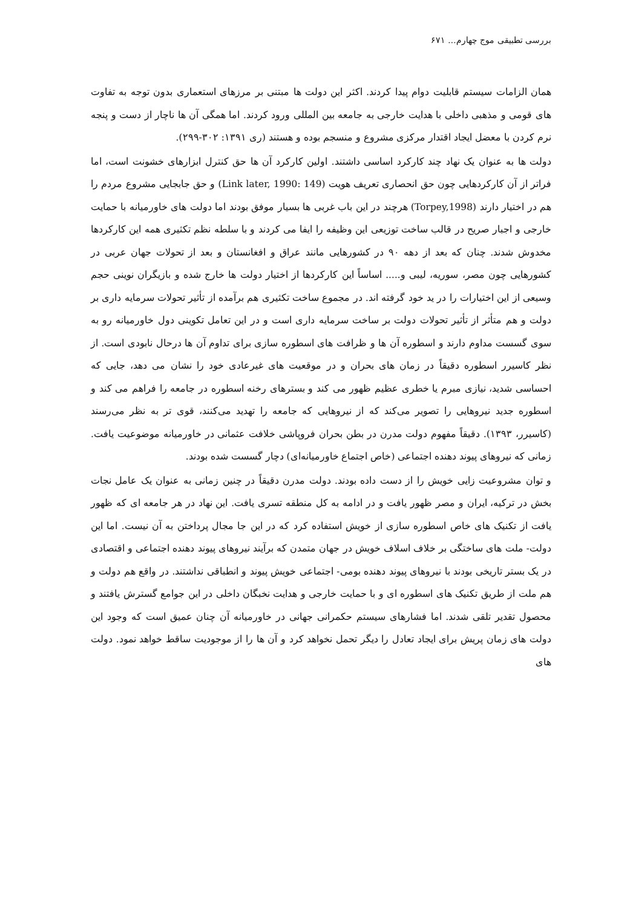بررسی تطبیقی موج چهارم... ۶۷۱
همان الزامات سیستم قابلیت دوام پیدا کردند. اکثر این دولت ها مبتنی بر مرزهای استعماری بدون توجه به تفاوت های قومی و مذهبی داخلی با هدایت خارجی به جامعه بین المللی ورود کردند. اما همگی آن ها ناچار از دست و پنجه نرم کردن با معضل ایجاد اقتدار مرکزی مشروع و منسجم بوده و هستند (ری ۱۳۹۱: ۳۰۲-۲۹۹).
دولت ها به عنوان یک نهاد چند کارکرد اساسی داشتند. اولین کارکرد آن ها حق کنترل ابزارهای خشونت است، اما فراتر از آن کارکردهایی چون حق انحصاری تعریف هویت (Link later, 1990: 149) و حق جابجایی مشروع مردم را هم در اختیار دارند (Torpey,1998) هرچند در این باب غربی ها بسیار موفق بودند اما دولت های خاورمیانه با حمایت خارجی و اجبار صریح در قالب ساخت توزیعی این وظیفه را ایفا می کردند و با سلطه نظم تکثیری همه این کارکردها مخدوش شدند. چنان که بعد از دهه ۹۰ در کشورهایی مانند عراق و افغانستان و بعد از تحولات جهان عربی در کشورهایی چون مصر، سوریه، لیبی و..... اساساً این کارکردها از اختیار دولت ها خارج شده و بازیگران نوینی حجم وسیعی از این اختیارات را در ید خود گرفته اند. در مجموع ساخت تکثیری هم برآمده از تأثیر تحولات سرمایه داری بر دولت و هم متأثر از تأثیر تحولات دولت بر ساخت سرمایه داری است و در این تعامل تکوینی دول خاورمیانه رو به سوی گسست مداوم دارند و اسطوره آن ها و ظرافت های اسطوره سازی برای تداوم آن ها درحال نابودی است. از نظر کاسیرر اسطوره دقیقاً در زمان های بحران و در موقعیت های غیرعادی خود را نشان می دهد، جایی که احساسی شدید، نیازی مبرم یا خطری عظیم ظهور می کند و بسترهای رخنه اسطوره در جامعه را فراهم می کند و اسطوره جدید نیروهایی را تصویر می‌کند که از نیروهایی که جامعه را تهدید می‌کنند، قوی تر به نظر می‌رسند (کاسیرر، ۱۳۹۳). دقیقاً مفهوم دولت مدرن در بطن بحران فروپاشی خلافت عثمانی در خاورمیانه موضوعیت یافت. زمانی که نیروهای پیوند دهنده اجتماعی (خاص اجتماع خاورمیانه‌ای) دچار گسست شده بودند.
و توان مشروعیت زایی خویش را از دست داده بودند. دولت مدرن دقیقاً در چنین زمانی به عنوان یک عامل نجات بخش در ترکیه، ایران و مصر ظهور یافت و در ادامه به کل منطقه تسری یافت. این نهاد در هر جامعه ای که ظهور یافت از تکنیک های خاص اسطوره سازی از خویش استفاده کرد که در این جا مجال پرداختن به آن نیست. اما این دولت- ملت های ساختگی بر خلاف اسلاف خویش در جهان متمدن که برآیند نیروهای پیوند دهنده اجتماعی و اقتصادی در یک بستر تاریخی بودند با نیروهای پیوند دهنده بومی- اجتماعی خویش پیوند و انطباقی نداشتند. در واقع هم دولت و هم ملت از طریق تکنیک های اسطوره ای و با حمایت خارجی و هدایت نخبگان داخلی در این جوامع گسترش یافتند و محصول تقدیر تلقی شدند. اما فشارهای سیستم حکمرانی جهانی در خاورمیانه آن چنان عمیق است که وجود این دولت های زمان پریش برای ایجاد تعادل را دیگر تحمل نخواهد کرد و آن ها را از موجودیت ساقط خواهد نمود. دولت های